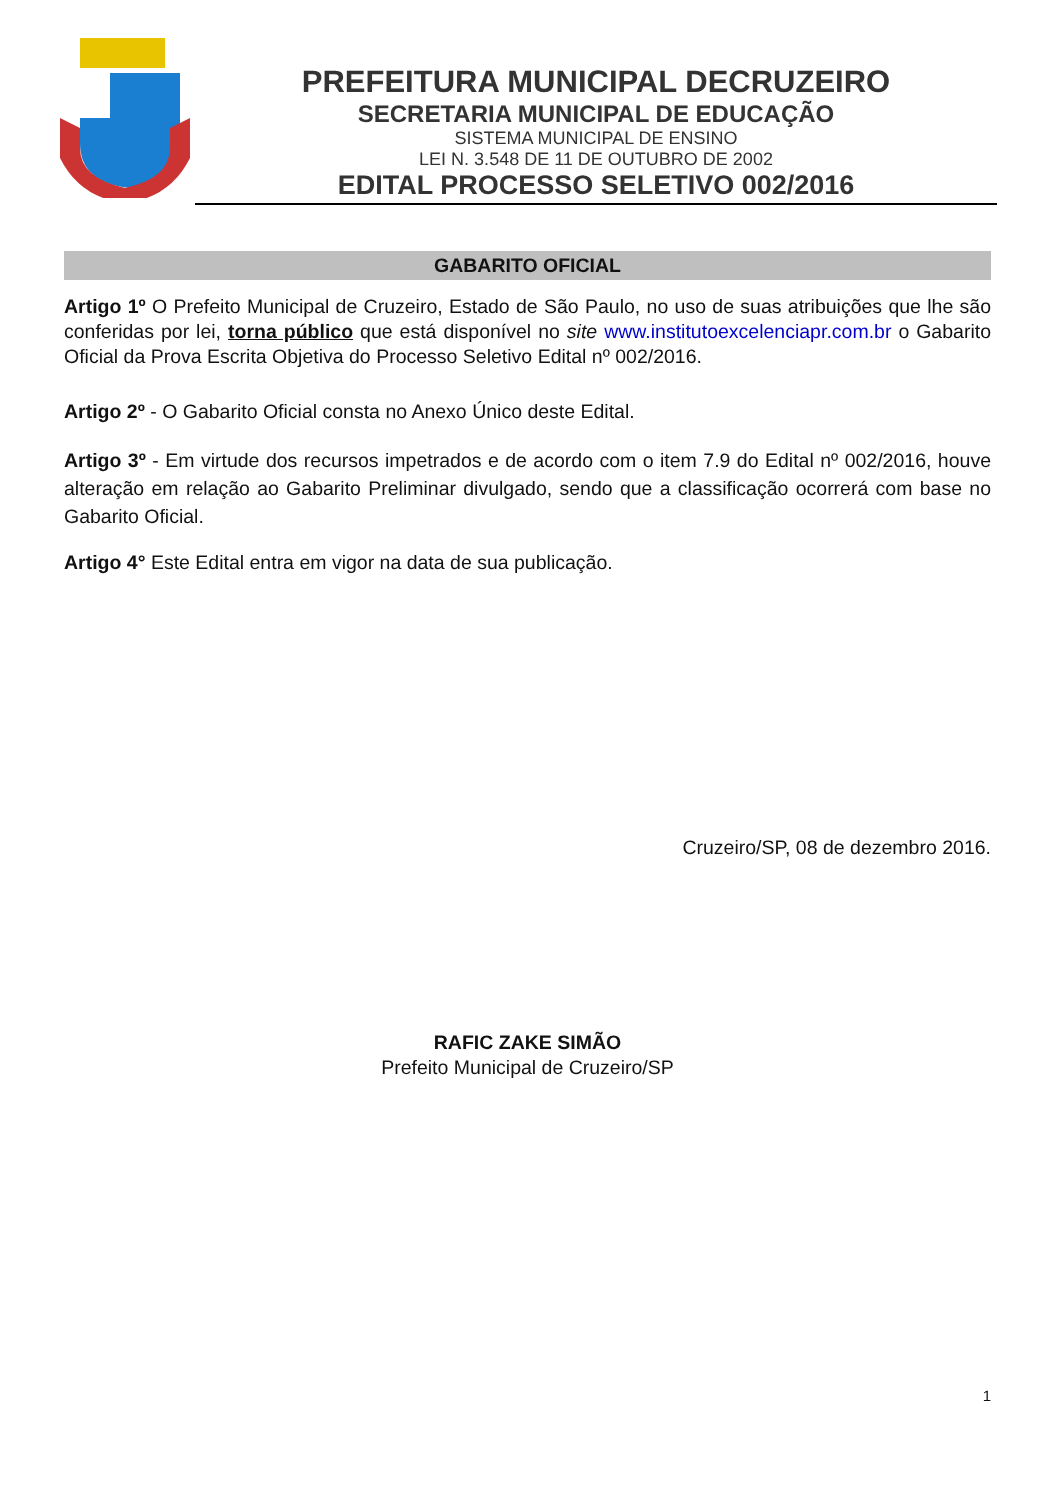PREFEITURA MUNICIPAL DECRUZEIRO
SECRETARIA MUNICIPAL DE EDUCAÇÃO
SISTEMA MUNICIPAL DE ENSINO
LEI N. 3.548 DE 11 DE OUTUBRO DE 2002
EDITAL PROCESSO SELETIVO 002/2016
GABARITO OFICIAL
Artigo 1º O Prefeito Municipal de Cruzeiro, Estado de São Paulo, no uso de suas atribuições que lhe são conferidas por lei, torna público que está disponível no site www.institutoexcelenciapr.com.br o Gabarito Oficial da Prova Escrita Objetiva do Processo Seletivo Edital nº 002/2016.
Artigo 2º - O Gabarito Oficial consta no Anexo Único deste Edital.
Artigo 3º - Em virtude dos recursos impetrados e de acordo com o item 7.9 do Edital nº 002/2016, houve alteração em relação ao Gabarito Preliminar divulgado, sendo que a classificação ocorrerá com base no Gabarito Oficial.
Artigo 4° Este Edital entra em vigor na data de sua publicação.
Cruzeiro/SP, 08 de dezembro 2016.
RAFIC ZAKE SIMÃO
Prefeito Municipal de Cruzeiro/SP
1